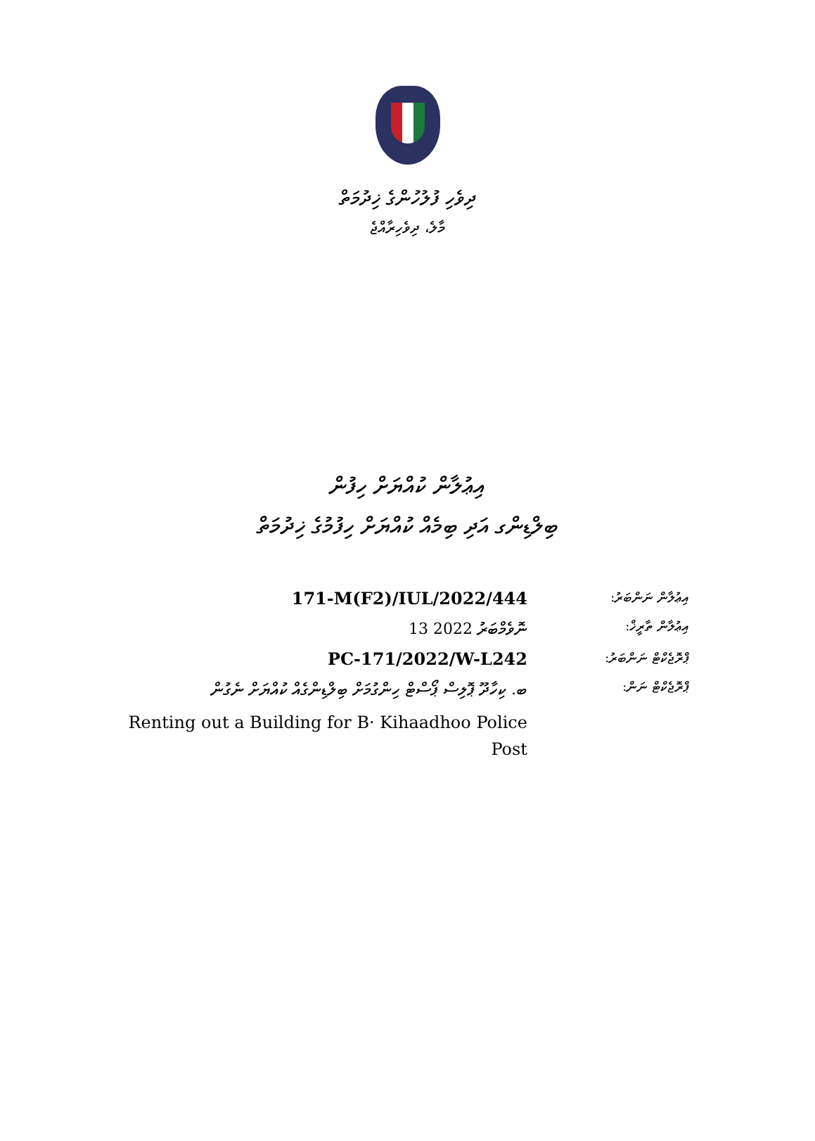ދިވެހި ފުލުހުންގެ ޚިދުމަތް
މާލެ، ދިވެހިރާއްޖެ
އިޢުލާން ކުއްޔަށް ހިފުން
ބިލްޑިންގ އަދި ބިމެއް ކުއްޔަށް ހިފުމުގެ ޚިދުމަތް
| 171-M(F2)/IUL/2022/444 | އިޢުލާން ނަންބަރު: |
| 13 ނޮވެމްބަރު 2022 | އިޢުލާން ތާރީޚް: |
| PC-171/2022/W-L242 | ޕްރޮޖެކްޓް ނަންބަރު: |
| ބ. ކިހާދޫ ޕޮލިސް ޕޯސްޓް ހިންގުމަށް ބިލްޑިންގެއް ކުއްޔަށް ނެގުން | ޕްރޮޖެކްޓް ނަން: |
| Renting out a Building for B· Kihaadhoo Police Post | |